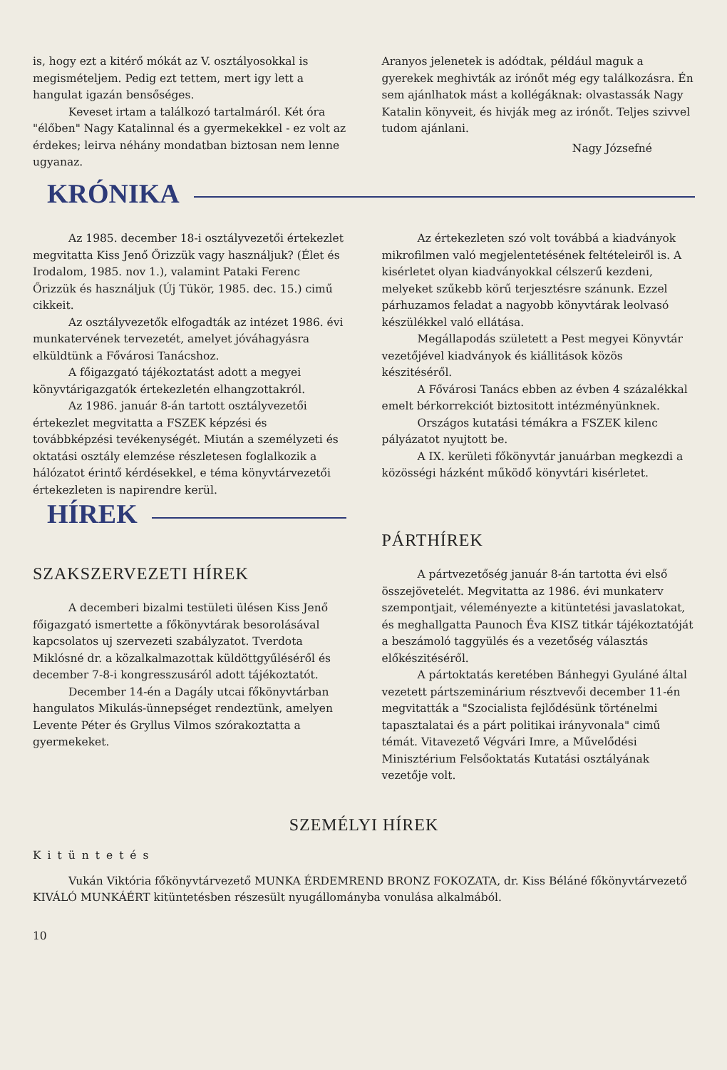is, hogy ezt a kitérő mókát az V. osztályosokkal is megismételjem. Pedig ezt tettem, mert igy lett a hangulat igazán bensőséges.
Keveset irtam a találkozó tartalmáról. Két óra "élőben" Nagy Katalinnal és a gyermekekkel - ez volt az érdekes; leirva néhány mondatban biztosan nem lenne ugyanaz.
Aranyos jelenetek is adódtak, például maguk a gyerekek meghivták az irónőt még egy találkozásra. Én sem ajánlhatok mást a kollégáknak: olvastassák Nagy Katalin könyveit, és hivják meg az irónőt. Teljes szivvel tudom ajánlani.
Nagy Józsefné
KRÓNIKA
Az 1985. december 18-i osztályvezetői értekezlet megvitatta Kiss Jenő Őrizzük vagy használjuk? (Élet és Irodalom, 1985. nov 1.), valamint Pataki Ferenc Őrizzük és használjuk (Új Tükör, 1985. dec. 15.) cimű cikkeit.
Az osztályvezetők elfogadták az intézet 1986. évi munkatervének tervezetét, amelyet jóváhagyásra elküldtünk a Fővárosi Tanácshoz.
A főigazgató tájékoztatást adott a megyei könyvtárigazgatók értekezletén elhangzottakról.
Az 1986. január 8-án tartott osztályvezetői értekezlet megvitatta a FSZEK képzési és továbbképzési tevékenységét. Miután a személyzeti és oktatási osztály elemzése részletesen foglalkozik a hálózatot érintő kérdésekkel, e téma könyvtárvezetői értekezleten is napirendre kerül.
HÍREK
SZAKSZERVEZETI HÍREK
A decemberi bizalmi testületi ülésen Kiss Jenő főigazgató ismertette a főkönyvtárak besorolásával kapcsolatos uj szervezeti szabályzatot. Tverdota Miklósné dr. a közalkalmazottak küldöttgyűléséről és december 7-8-i kongresszusáról adott tájékoztatót.
December 14-én a Dagály utcai főkönyvtárban hangulatos Mikulás-ünnepséget rendeztünk, amelyen Levente Péter és Gryllus Vilmos szórakoztatta a gyermekeket.
Az értekezleten szó volt továbbá a kiadványok mikrofilmen való megjelentetésének feltételeiről is. A kisérletet olyan kiadványokkal célszerű kezdeni, melyeket szűkebb körű terjesztésre szánunk. Ezzel párhuzamos feladat a nagyobb könyvtárak leolvasó készülékkel való ellátása.
Megállapodás született a Pest megyei Könyvtár vezetőjével kiadványok és kiállitások közös készitéséről.
A Fővárosi Tanács ebben az évben 4 százalékkal emelt bérkorrekciót biztositott intézményünknek.
Országos kutatási témákra a FSZEK kilenc pályázatot nyujtott be.
A IX. kerületi főkönyvtár januárban megkezdi a közösségi házként működő könyvtári kisérletet.
PÁRTHÍREK
A pártvezetőség január 8-án tartotta évi első összejövetelét. Megvitatta az 1986. évi munkaterv szempontjait, véleményezte a kitüntetési javaslatokat, és meghallgatta Paunoch Éva KISZ titkár tájékoztatóját a beszámoló taggyülés és a vezetőség választás előkészitéséről.
A pártoktatás keretében Bánhegyi Gyuláné által vezetett pártszeminárium résztvevői december 11-én megvitatták a "Szocialista fejlődésünk történelmi tapasztalatai és a párt politikai irányvonala" cimű témát. Vitavezető Végvári Imre, a Művelődési Minisztérium Felsőoktatás Kutatási osztályának vezetője volt.
SZEMÉLYI HÍREK
Kitüntetés
Vukán Viktória főkönyvtárvezető MUNKA ÉRDEMREND BRONZ FOKOZATA, dr. Kiss Béláné főkönyvtárvezető KIVÁLÓ MUNKÁÉRT kitüntetésben részesült nyugállományba vonulása alkalmából.
10